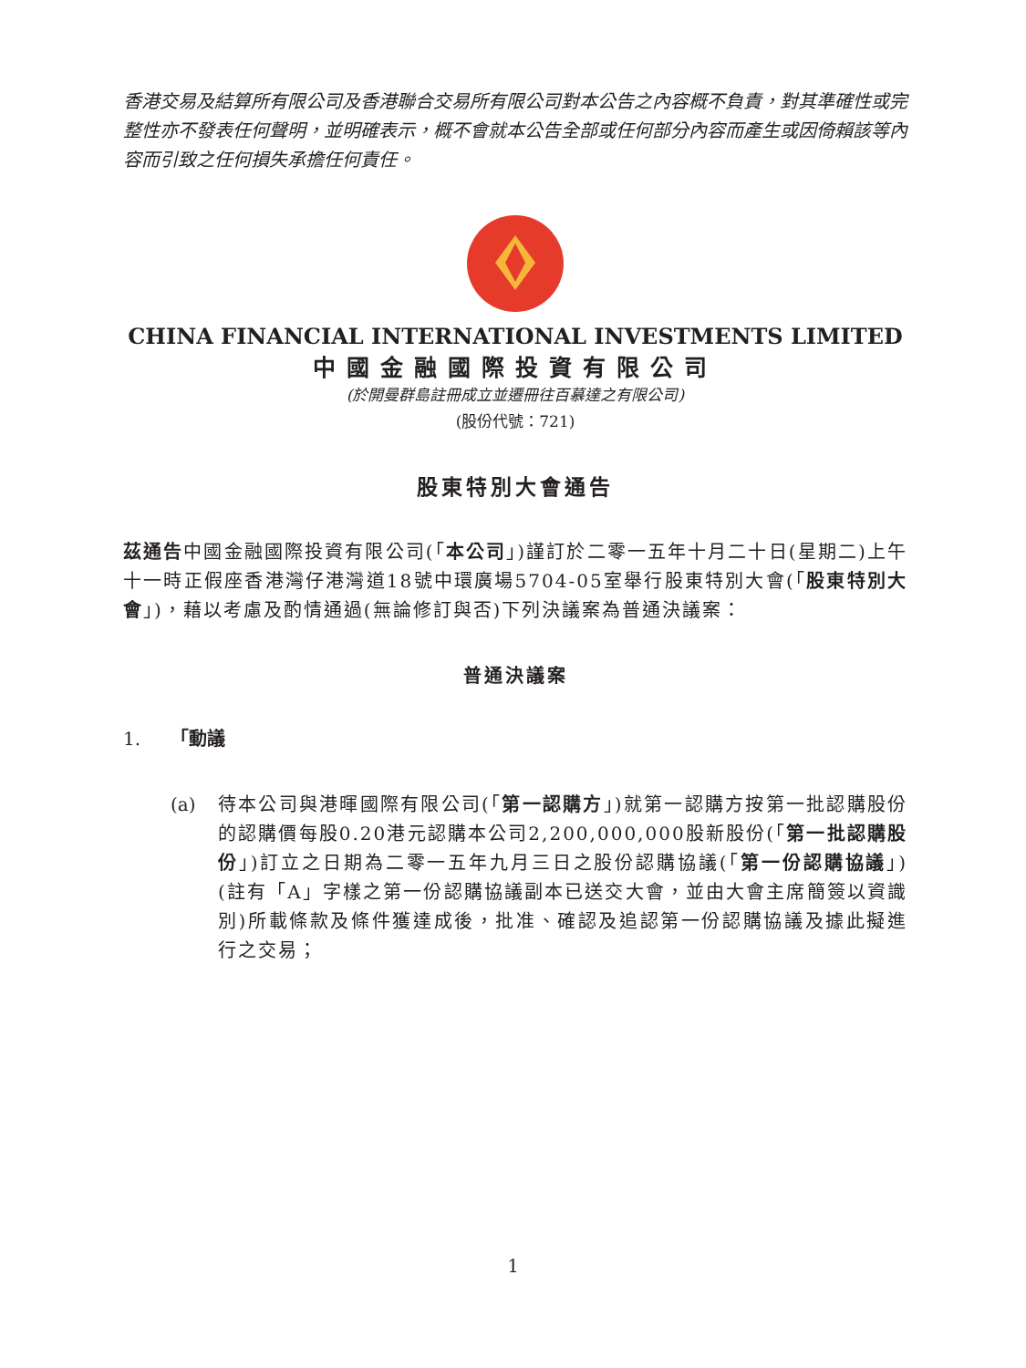香港交易及結算所有限公司及香港聯合交易所有限公司對本公告之內容概不負責，對其準確性或完整性亦不發表任何聲明，並明確表示，概不會就本公告全部或任何部分內容而產生或因倚賴該等內容而引致之任何損失承擔任何責任。
CHINA FINANCIAL INTERNATIONAL INVESTMENTS LIMITED
中國金融國際投資有限公司
(於開曼群島註冊成立並遷冊往百慕達之有限公司)
(股份代號：721)
股東特別大會通告
茲通告中國金融國際投資有限公司(「本公司」)謹訂於二零一五年十月二十日(星期二)上午十一時正假座香港灣仔港灣道18號中環廣場5704-05室舉行股東特別大會(「股東特別大會」)，藉以考慮及酌情通過(無論修訂與否)下列決議案為普通決議案：
普通決議案
1. 「動議
(a) 待本公司與港暉國際有限公司(「第一認購方」)就第一認購方按第一批認購股份的認購價每股0.20港元認購本公司2,200,000,000股新股份(「第一批認購股份」)訂立之日期為二零一五年九月三日之股份認購協議(「第一份認購協議」)(註有「A」字樣之第一份認購協議副本已送交大會，並由大會主席簡簽以資識別)所載條款及條件獲達成後，批准、確認及追認第一份認購協議及據此擬進行之交易；
1